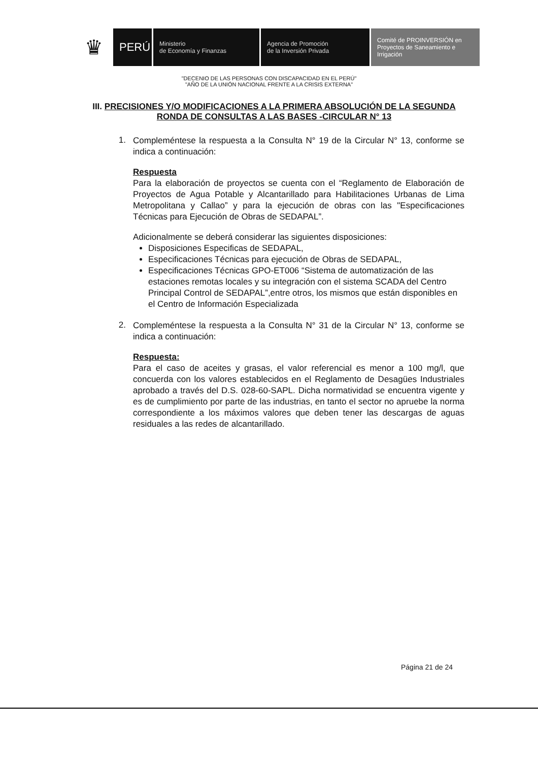♛
PERÚ
Ministerio
de Economía y Finanzas
Agencia de Promoción
de la Inversión Privada
Comité de PROINVERSIÓN en Proyectos de Saneamiento e Irrigación
"DECENIO DE LAS PERSONAS CON DISCAPACIDAD EN EL PERÚ"
"AÑO DE LA UNIÓN NACIONAL FRENTE A LA CRISIS EXTERNA"
III. PRECISIONES Y/O MODIFICACIONES A LA PRIMERA ABSOLUCIÓN DE LA SEGUNDA RONDA DE CONSULTAS A LAS BASES -CIRCULAR N° 13
1.
Compleméntese la respuesta a la Consulta N° 19 de la Circular N° 13, conforme se indica a continuación:
Respuesta
Para la elaboración de proyectos se cuenta con el “Reglamento de Elaboración de Proyectos de Agua Potable y Alcantarillado para Habilitaciones Urbanas de Lima Metropolitana y Callao” y para la ejecución de obras con las "Especificaciones Técnicas para Ejecución de Obras de SEDAPAL”.
Adicionalmente se deberá considerar las siguientes disposiciones:
Disposiciones Especificas de SEDAPAL,
Especificaciones Técnicas para ejecución de Obras de SEDAPAL,
Especificaciones Técnicas GPO-ET006 “Sistema de automatización de las estaciones remotas locales y su integración con el sistema SCADA del Centro Principal Control de SEDAPAL”,entre otros, los mismos que están disponibles en el Centro de Información Especializada
2.
Compleméntese la respuesta a la Consulta N° 31 de la Circular N° 13, conforme se indica a continuación:
Respuesta:
Para el caso de aceites y grasas, el valor referencial es menor a 100 mg/l, que concuerda con los valores establecidos en el Reglamento de Desagües Industriales aprobado a través del D.S. 028-60-SAPL. Dicha normatividad se encuentra vigente y es de cumplimiento por parte de las industrias, en tanto el sector no apruebe la norma correspondiente a los máximos valores que deben tener las descargas de aguas residuales a las redes de alcantarillado.
Página 21 de 24